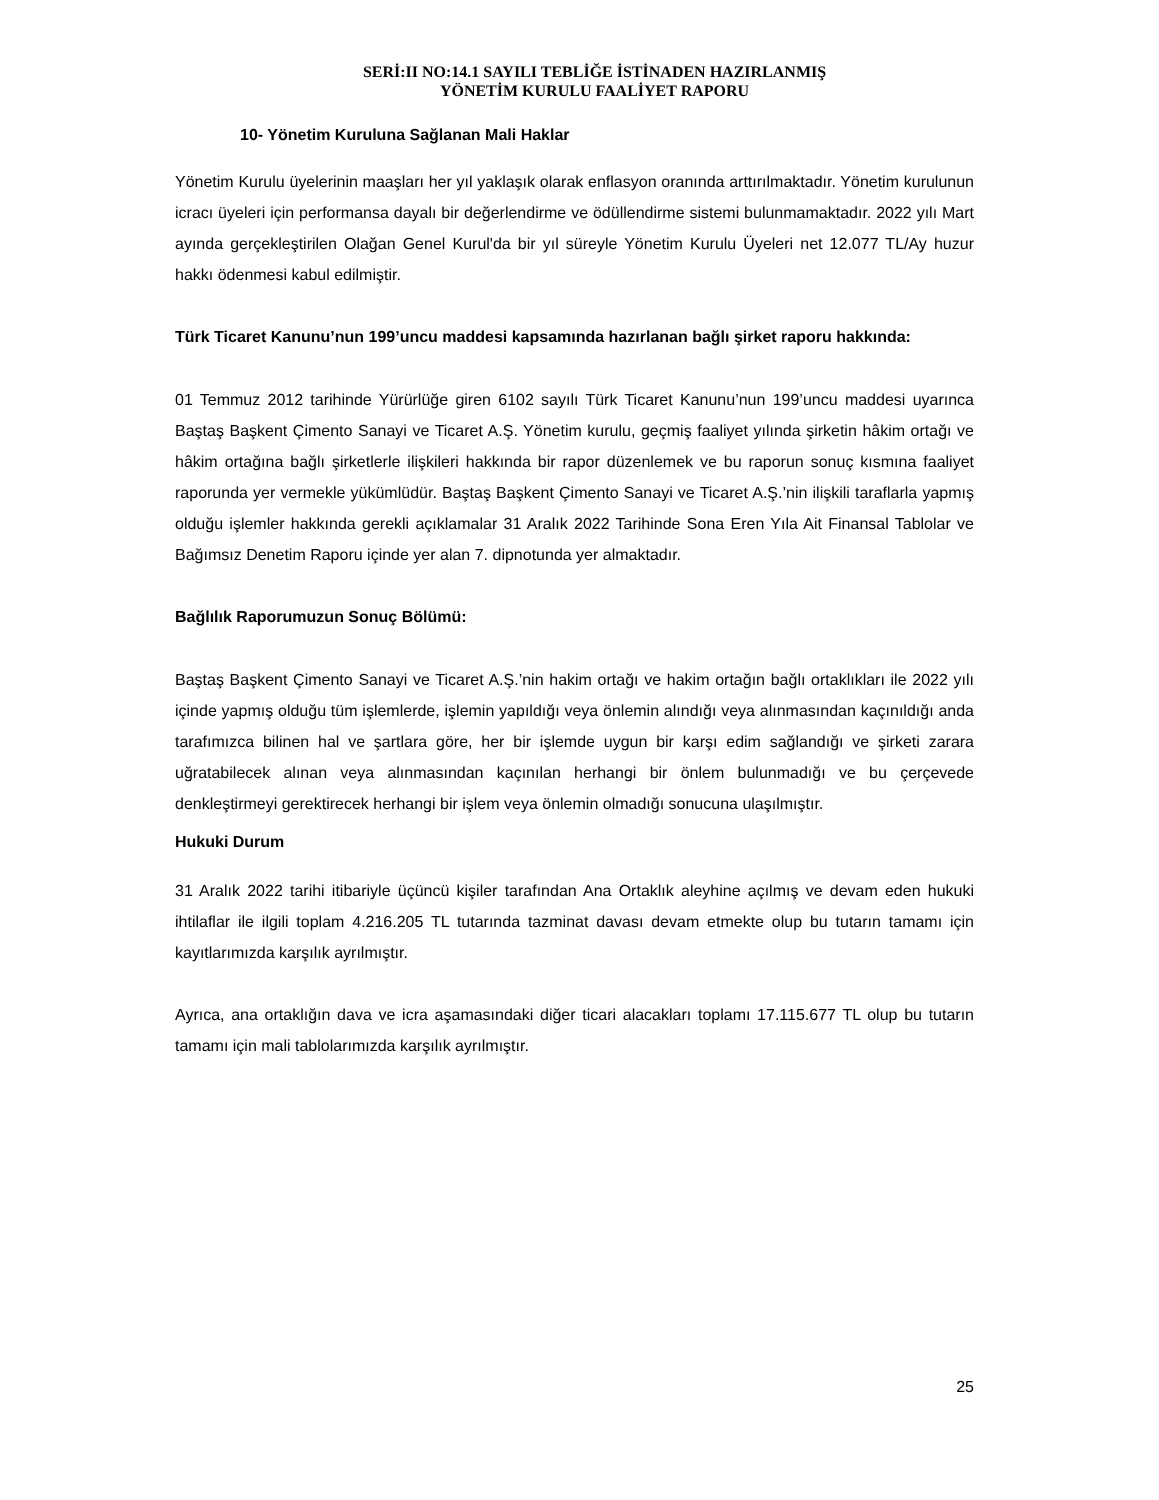SERİ:II NO:14.1 SAYILI TEBLİĞE İSTİNADEN HAZIRLANMIŞ
YÖNETİM KURULU FAALİYET RAPORU
10- Yönetim Kuruluna Sağlanan Mali Haklar
Yönetim Kurulu üyelerinin maaşları her yıl yaklaşık olarak enflasyon oranında arttırılmaktadır. Yönetim kurulunun icracı üyeleri için performansa dayalı bir değerlendirme ve ödüllendirme sistemi bulunmamaktadır. 2022 yılı Mart ayında gerçekleştirilen Olağan Genel Kurul'da bir yıl süreyle Yönetim Kurulu Üyeleri net 12.077 TL/Ay huzur hakkı ödenmesi kabul edilmiştir.
Türk Ticaret Kanunu’nun 199’uncu maddesi kapsamında hazırlanan bağlı şirket raporu hakkında:
01 Temmuz 2012 tarihinde Yürürlüğe giren 6102 sayılı Türk Ticaret Kanunu’nun 199’uncu maddesi uyarınca Baştaş Başkent Çimento Sanayi ve Ticaret A.Ş. Yönetim kurulu, geçmiş faaliyet yılında şirketin hâkim ortağı ve hâkim ortağına bağlı şirketlerle ilişkileri hakkında bir rapor düzenlemek ve bu raporun sonuç kısmına faaliyet raporunda yer vermekle yükümlüdür. Baştaş Başkent Çimento Sanayi ve Ticaret A.Ş.’nin ilişkili taraflarla yapmış olduğu işlemler hakkında gerekli açıklamalar 31 Aralık 2022 Tarihinde Sona Eren Yıla Ait Finansal Tablolar ve Bağımsız Denetim Raporu içinde yer alan 7. dipnotunda yer almaktadır.
Bağlılık Raporumuzun Sonuç Bölümü:
Baştaş Başkent Çimento Sanayi ve Ticaret A.Ş.’nin hakim ortağı ve hakim ortağın bağlı ortaklıkları ile 2022 yılı içinde yapmış olduğu tüm işlemlerde, işlemin yapıldığı veya önlemin alındığı veya alınmasından kaçınıldığı anda tarafımızca bilinen hal ve şartlara göre, her bir işlemde uygun bir karşı edim sağlandığı ve şirketi zarara uğratabilecek alınan veya alınmasından kaçınılan herhangi bir önlem bulunmadığı ve bu çerçevede denkleştirmeyi gerektirecek herhangi bir işlem veya önlemin olmadığı sonucuna ulaşılmıştır.
Hukuki Durum
31 Aralık 2022 tarihi itibariyle üçüncü kişiler tarafından Ana Ortaklık aleyhine açılmış ve devam eden hukuki ihtilaflar ile ilgili toplam 4.216.205 TL tutarında tazminat davası devam etmekte olup bu tutarın tamamı için kayıtlarımızda karşılık ayrılmıştır.
Ayrıca, ana ortaklığın dava ve icra aşamasındaki diğer ticari alacakları toplamı 17.115.677 TL olup bu tutarın tamamı için mali tablolarımızda karşılık ayrılmıştır.
25